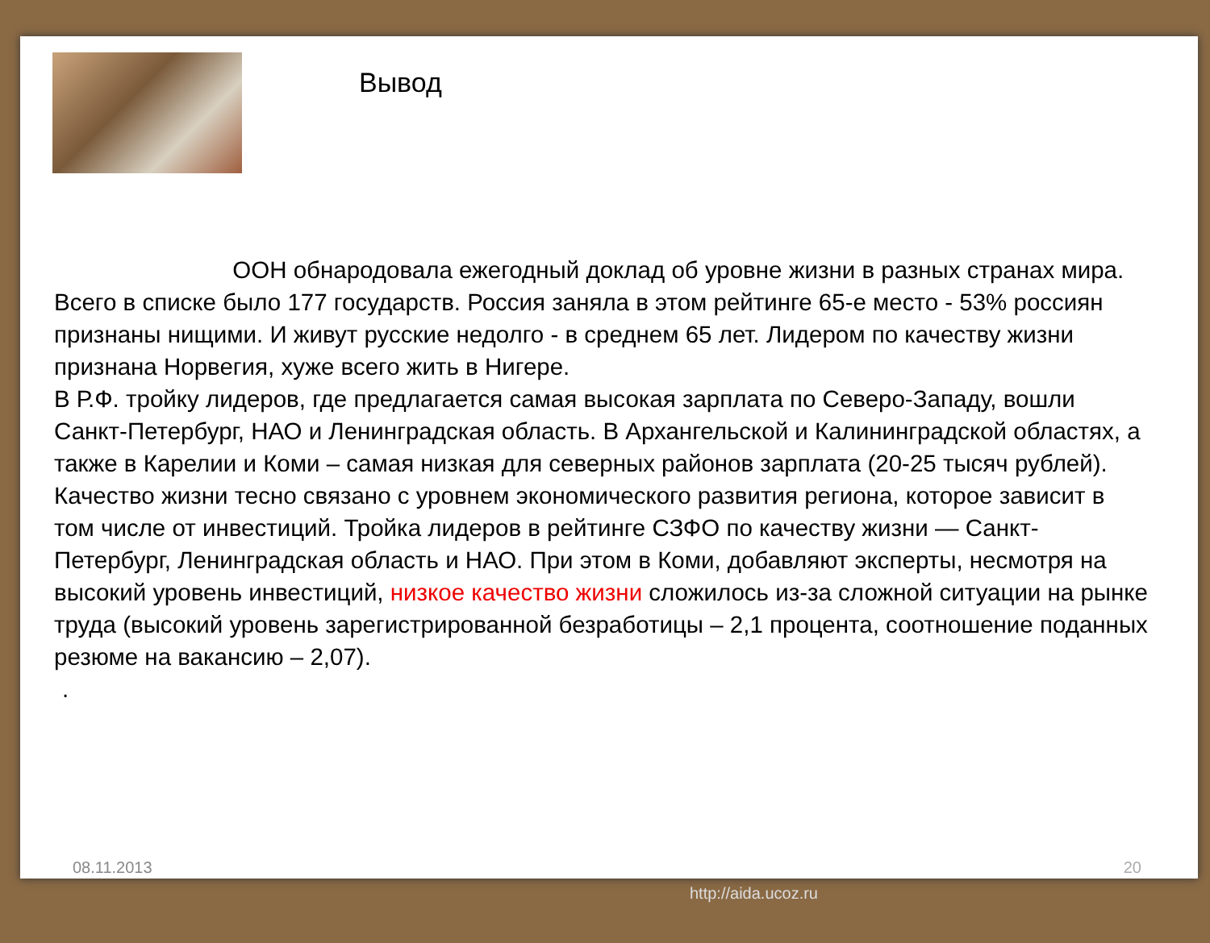Вывод
ООН обнародовала ежегодный доклад об уровне жизни в разных странах мира. Всего в списке было 177 государств. Россия заняла в этом рейтинге 65-е место - 53% россиян признаны нищими. И живут русские недолго - в среднем 65 лет. Лидером по качеству жизни признана Норвегия, хуже всего жить в Нигере.
В Р.Ф. тройку лидеров, где предлагается самая высокая зарплата по Северо-Западу, вошли Санкт-Петербург, НАО и Ленинградская область. В Архангельской и Калининградской областях, а также в Карелии и Коми – самая низкая для северных районов зарплата (20-25 тысяч рублей). Качество жизни тесно связано с уровнем экономического развития региона, которое зависит в том числе от инвестиций. Тройка лидеров в рейтинге СЗФО по качеству жизни — Санкт-Петербург, Ленинградская область и НАО. При этом в Коми, добавляют эксперты, несмотря на высокий уровень инвестиций, низкое качество жизни сложилось из-за сложной ситуации на рынке труда (высокий уровень зарегистрированной безработицы – 2,1 процента, соотношение поданных резюме на вакансию – 2,07).
.
08.11.2013 20
http://aida.ucoz.ru